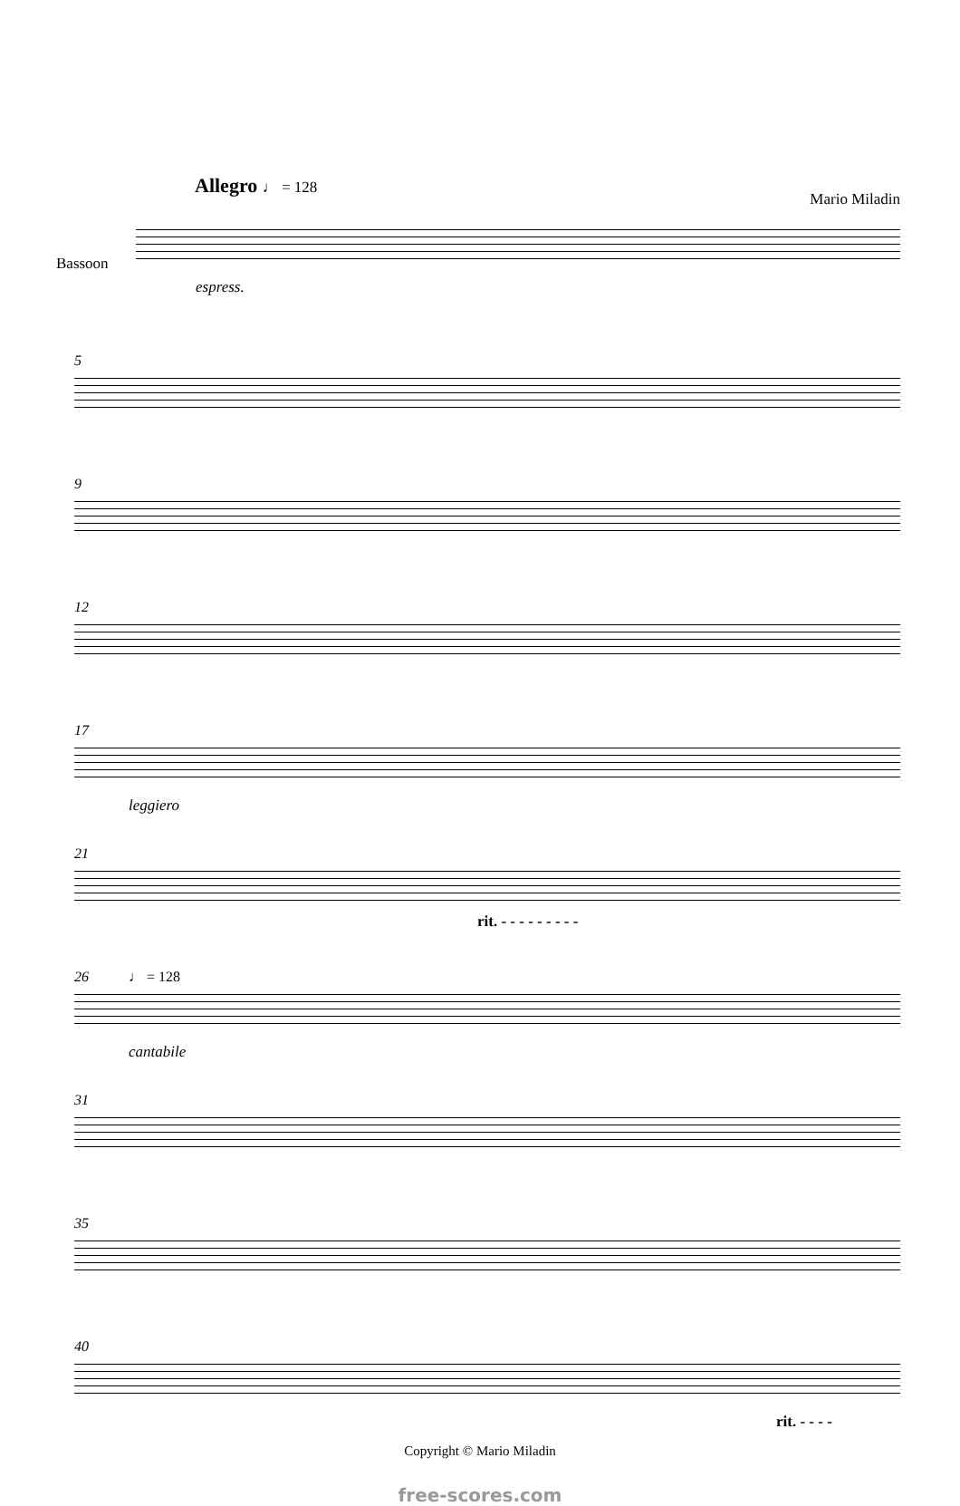Allegro ♩ = 128
Mario Miladin
Bassoon
espress.
5
9
12
17
leggiero
21
rit. - - - - - - - - -
26 ♩ = 128
cantabile
31
35
40
rit. - - - -
Copyright © Mario Miladin
free-scores.com